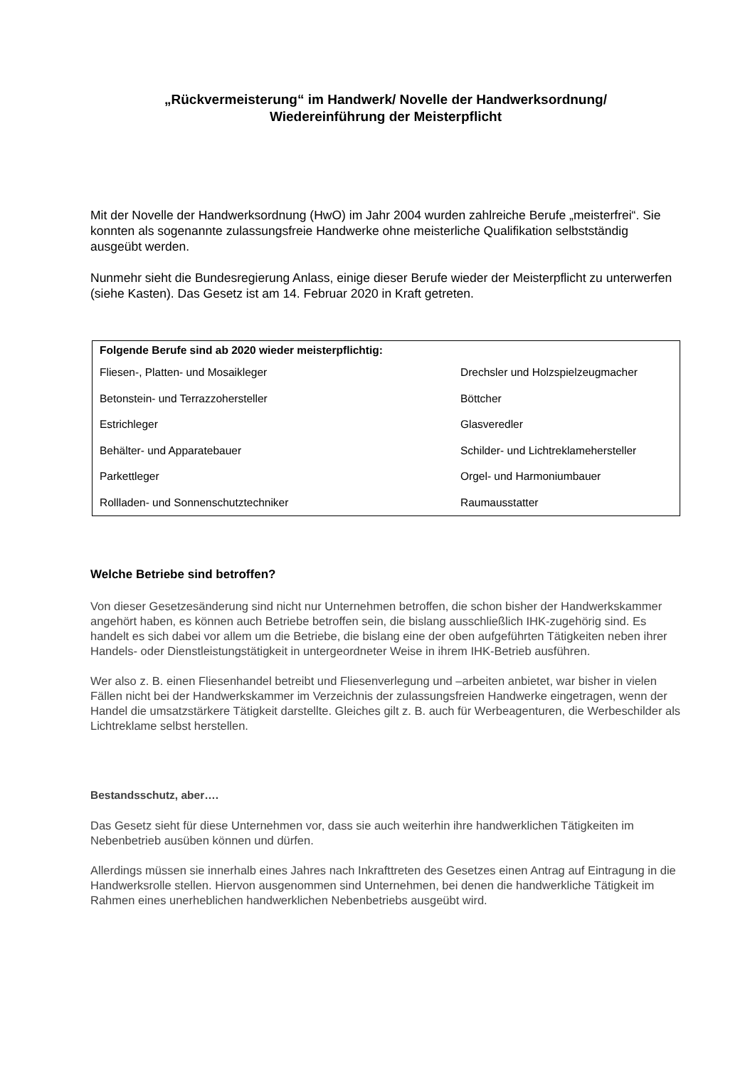„Rückvermeisterung“ im Handwerk/ Novelle der Handwerksordnung/
Wiedereinführung der Meisterpflicht
Mit der Novelle der Handwerksordnung (HwO) im Jahr 2004 wurden zahlreiche Berufe „meisterfrei“. Sie konnten als sogenannte zulassungsfreie Handwerke ohne meisterliche Qualifikation selbstständig ausgeübt werden.
Nunmehr sieht die Bundesregierung Anlass, einige dieser Berufe wieder der Meisterpflicht zu unterwerfen (siehe Kasten). Das Gesetz ist am 14. Februar 2020 in Kraft getreten.
| Folgende Berufe sind ab 2020 wieder meisterpflichtig: | |
| --- | --- |
| Fliesen-, Platten- und Mosaikleger | Drechsler und Holzspielzeugmacher |
| Betonstein- und Terrazzohersteller | Böttcher |
| Estrichleger | Glasveredler |
| Behälter- und Apparatebauer | Schilder- und Lichtreklamehersteller |
| Parkettleger | Orgel- und Harmoniumbauer |
| Rollladen- und Sonnenschutztechniker | Raumausstatter |
Welche Betriebe sind betroffen?
Von dieser Gesetzesänderung sind nicht nur Unternehmen betroffen, die schon bisher der Handwerkskammer angehört haben, es können auch Betriebe betroffen sein, die bislang ausschließlich IHK-zugehörig sind. Es handelt es sich dabei vor allem um die Betriebe, die bislang eine der oben aufgeführten Tätigkeiten neben ihrer Handels- oder Dienstleistungstätigkeit in untergeordneter Weise in ihrem IHK-Betrieb ausführen.
Wer also z. B. einen Fliesenhandel betreibt und Fliesenverlegung und –arbeiten anbietet, war bisher in vielen Fällen nicht bei der Handwerkskammer im Verzeichnis der zulassungsfreien Handwerke eingetragen, wenn der Handel die umsatzstärkere Tätigkeit darstellte. Gleiches gilt z. B. auch für Werbeagenturen, die Werbeschilder als Lichtreklame selbst herstellen.
Bestandsschutz, aber….
Das Gesetz sieht für diese Unternehmen vor, dass sie auch weiterhin ihre handwerklichen Tätigkeiten im Nebenbetrieb ausüben können und dürfen.
Allerdings müssen sie innerhalb eines Jahres nach Inkrafttreten des Gesetzes einen Antrag auf Eintragung in die Handwerksrolle stellen. Hiervon ausgenommen sind Unternehmen, bei denen die handwerkliche Tätigkeit im Rahmen eines unerheblichen handwerklichen Nebenbetriebs ausgeübt wird.